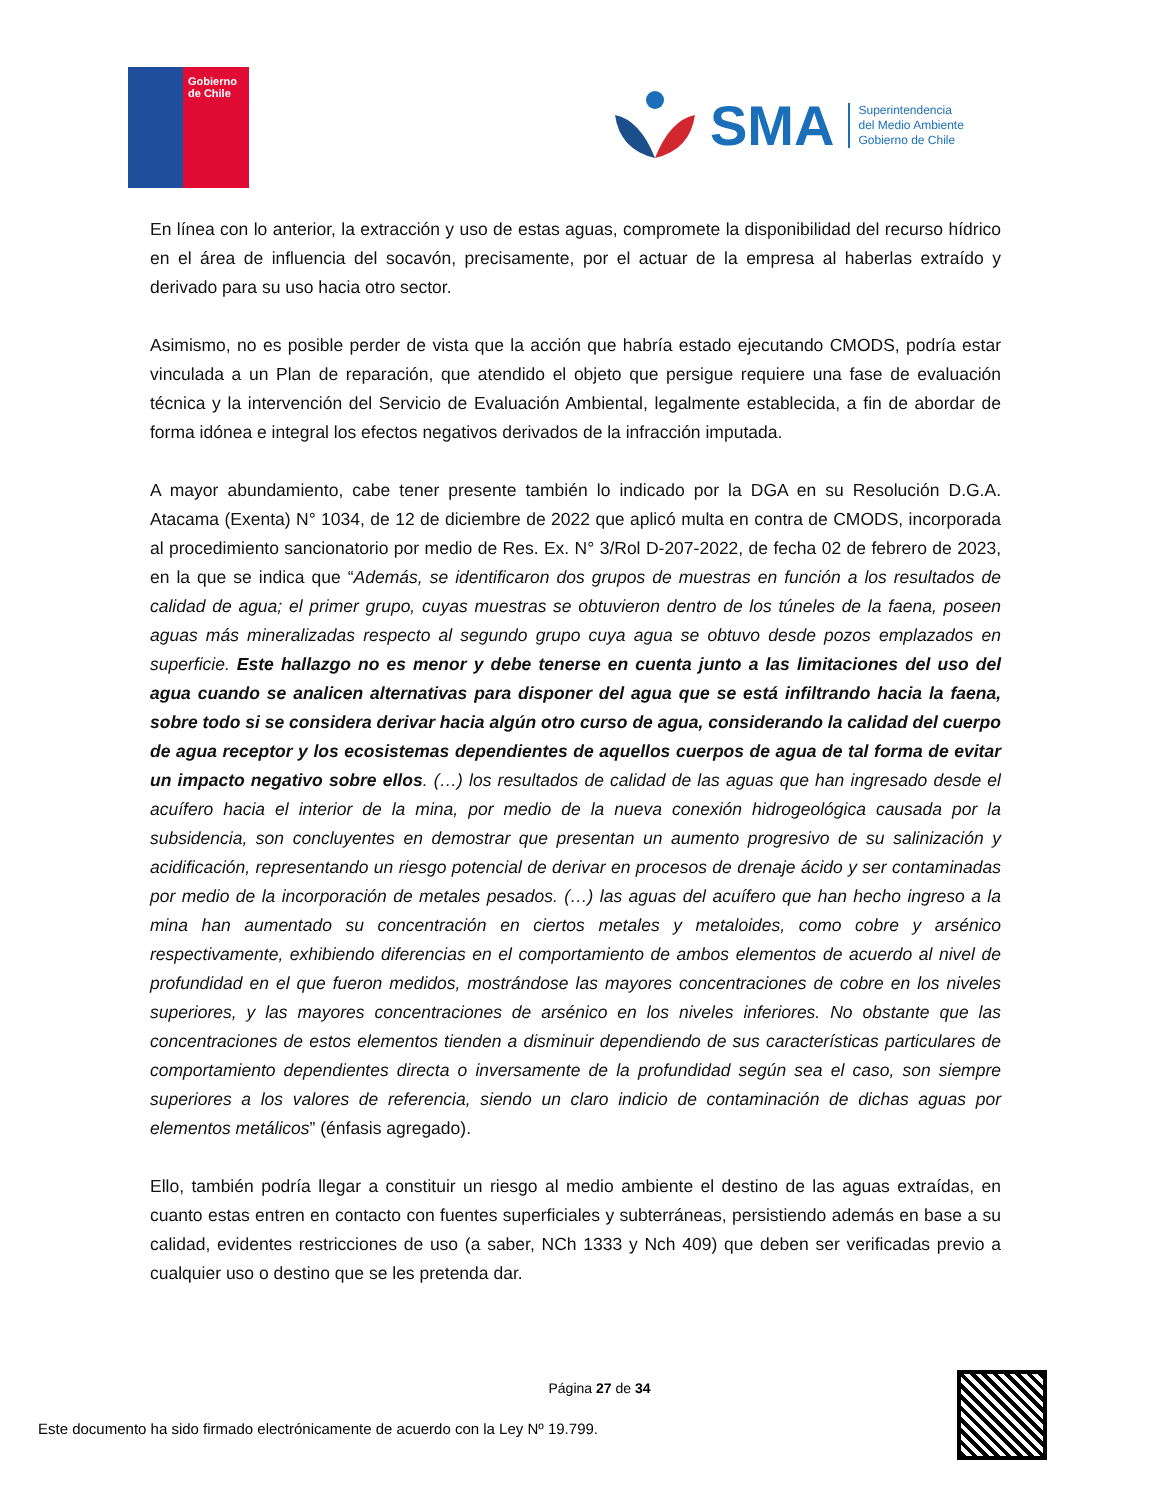Gobierno de Chile
SMA
Superintendencia
del Medio Ambiente
Gobierno de Chile
En línea con lo anterior, la extracción y uso de estas aguas, compromete la disponibilidad del recurso hídrico en el área de influencia del socavón, precisamente, por el actuar de la empresa al haberlas extraído y derivado para su uso hacia otro sector.
Asimismo, no es posible perder de vista que la acción que habría estado ejecutando CMODS, podría estar vinculada a un Plan de reparación, que atendido el objeto que persigue requiere una fase de evaluación técnica y la intervención del Servicio de Evaluación Ambiental, legalmente establecida, a fin de abordar de forma idónea e integral los efectos negativos derivados de la infracción imputada.
A mayor abundamiento, cabe tener presente también lo indicado por la DGA en su Resolución D.G.A. Atacama (Exenta) N° 1034, de 12 de diciembre de 2022 que aplicó multa en contra de CMODS, incorporada al procedimiento sancionatorio por medio de Res. Ex. N° 3/Rol D-207-2022, de fecha 02 de febrero de 2023, en la que se indica que “Además, se identificaron dos grupos de muestras en función a los resultados de calidad de agua; el primer grupo, cuyas muestras se obtuvieron dentro de los túneles de la faena, poseen aguas más mineralizadas respecto al segundo grupo cuya agua se obtuvo desde pozos emplazados en superficie. Este hallazgo no es menor y debe tenerse en cuenta junto a las limitaciones del uso del agua cuando se analicen alternativas para disponer del agua que se está infiltrando hacia la faena, sobre todo si se considera derivar hacia algún otro curso de agua, considerando la calidad del cuerpo de agua receptor y los ecosistemas dependientes de aquellos cuerpos de agua de tal forma de evitar un impacto negativo sobre ellos. (…) los resultados de calidad de las aguas que han ingresado desde el acuífero hacia el interior de la mina, por medio de la nueva conexión hidrogeológica causada por la subsidencia, son concluyentes en demostrar que presentan un aumento progresivo de su salinización y acidificación, representando un riesgo potencial de derivar en procesos de drenaje ácido y ser contaminadas por medio de la incorporación de metales pesados. (…) las aguas del acuífero que han hecho ingreso a la mina han aumentado su concentración en ciertos metales y metaloides, como cobre y arsénico respectivamente, exhibiendo diferencias en el comportamiento de ambos elementos de acuerdo al nivel de profundidad en el que fueron medidos, mostrándose las mayores concentraciones de cobre en los niveles superiores, y las mayores concentraciones de arsénico en los niveles inferiores. No obstante que las concentraciones de estos elementos tienden a disminuir dependiendo de sus características particulares de comportamiento dependientes directa o inversamente de la profundidad según sea el caso, son siempre superiores a los valores de referencia, siendo un claro indicio de contaminación de dichas aguas por elementos metálicos” (énfasis agregado).
Ello, también podría llegar a constituir un riesgo al medio ambiente el destino de las aguas extraídas, en cuanto estas entren en contacto con fuentes superficiales y subterráneas, persistiendo además en base a su calidad, evidentes restricciones de uso (a saber, NCh 1333 y Nch 409) que deben ser verificadas previo a cualquier uso o destino que se les pretenda dar.
Página 27 de 34
Este documento ha sido firmado electrónicamente de acuerdo con la Ley Nº 19.799.